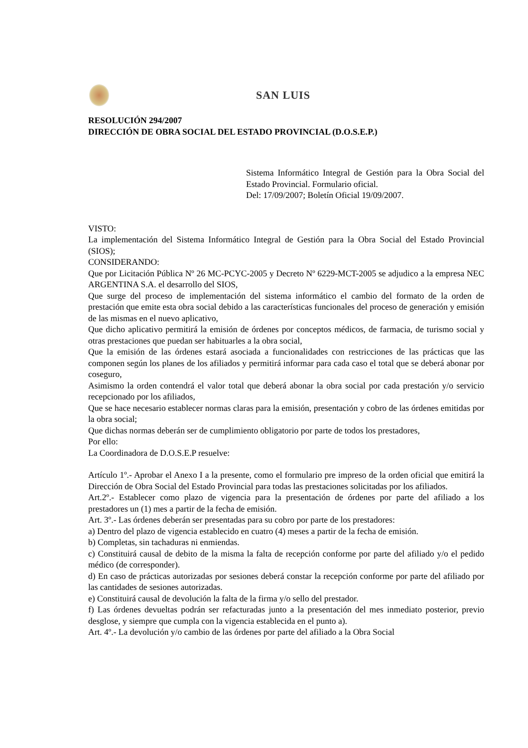SAN LUIS
RESOLUCIÓN 294/2007
DIRECCIÓN DE OBRA SOCIAL DEL ESTADO PROVINCIAL (D.O.S.E.P.)
Sistema Informático Integral de Gestión para la Obra Social del Estado Provincial. Formulario oficial.
Del: 17/09/2007; Boletín Oficial 19/09/2007.
VISTO:
La implementación del Sistema Informático Integral de Gestión para la Obra Social del Estado Provincial (SIOS);
CONSIDERANDO:
Que por Licitación Pública Nº 26 MC-PCYC-2005 y Decreto Nº 6229-MCT-2005 se adjudico a la empresa NEC ARGENTINA S.A. el desarrollo del SIOS,
Que surge del proceso de implementación del sistema informático el cambio del formato de la orden de prestación que emite esta obra social debido a las características funcionales del proceso de generación y emisión de las mismas en el nuevo aplicativo,
Que dicho aplicativo permitirá la emisión de órdenes por conceptos médicos, de farmacia, de turismo social y otras prestaciones que puedan ser habituarles a la obra social,
Que la emisión de las órdenes estará asociada a funcionalidades con restricciones de las prácticas que las componen según los planes de los afiliados y permitirá informar para cada caso el total que se deberá abonar por coseguro,
Asimismo la orden contendrá el valor total que deberá abonar la obra social por cada prestación y/o servicio recepcionado por los afiliados,
Que se hace necesario establecer normas claras para la emisión, presentación y cobro de las órdenes emitidas por la obra social;
Que dichas normas deberán ser de cumplimiento obligatorio por parte de todos los prestadores,
Por ello:
La Coordinadora de D.O.S.E.P resuelve:
Artículo 1º.- Aprobar el Anexo I a la presente, como el formulario pre impreso de la orden oficial que emitirá la Dirección de Obra Social del Estado Provincial para todas las prestaciones solicitadas por los afiliados.
Art.2º.- Establecer como plazo de vigencia para la presentación de órdenes por parte del afiliado a los prestadores un (1) mes a partir de la fecha de emisión.
Art. 3º.- Las órdenes deberán ser presentadas para su cobro por parte de los prestadores:
a) Dentro del plazo de vigencia establecido en cuatro (4) meses a partir de la fecha de emisión.
b) Completas, sin tachaduras ni enmiendas.
c) Constituirá causal de debito de la misma la falta de recepción conforme por parte del afiliado y/o el pedido médico (de corresponder).
d) En caso de prácticas autorizadas por sesiones deberá constar la recepción conforme por parte del afiliado por las cantidades de sesiones autorizadas.
e) Constituirá causal de devolución la falta de la firma y/o sello del prestador.
f) Las órdenes devueltas podrán ser refacturadas junto a la presentación del mes inmediato posterior, previo desglose, y siempre que cumpla con la vigencia establecida en el punto a).
Art. 4º.- La devolución y/o cambio de las órdenes por parte del afiliado a la Obra Social